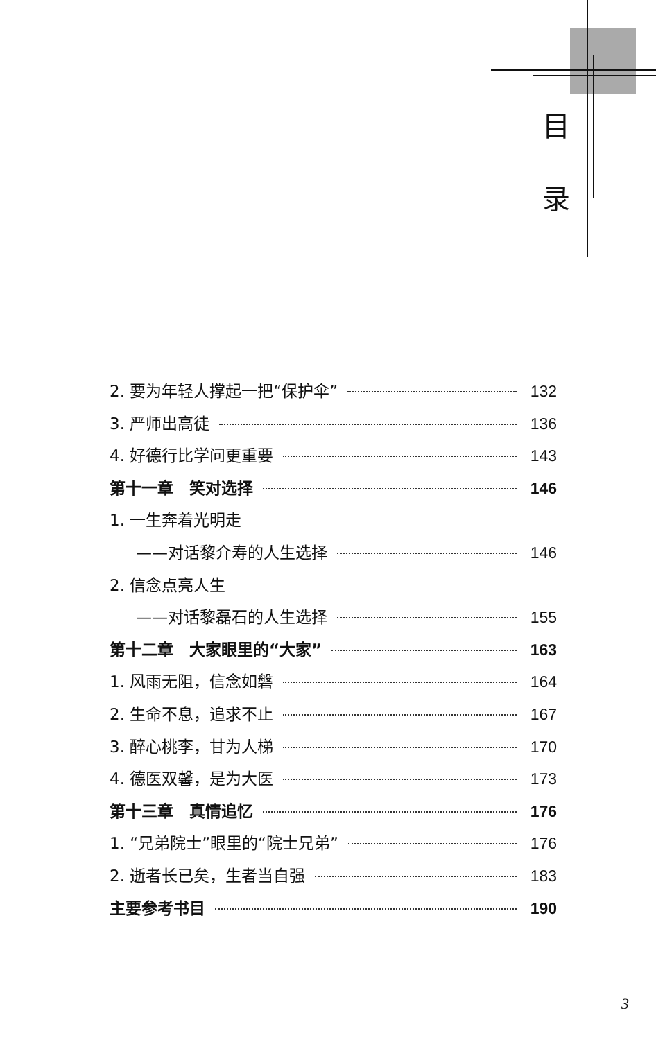目
录
2. 要为年轻人撑起一把“保护伞” 132
3. 严师出高徒 136
4. 好德行比学问更重要 143
第十一章　笑对选择 146
1. 一生奔着光明走
——对话黎介寿的人生选择 146
2. 信念点亮人生
——对话黎磊石的人生选择 155
第十二章　大家眼里的“大家” 163
1. 风雨无阻，信念如磐 164
2. 生命不息，追求不止 167
3. 醉心桃李，甘为人梯 170
4. 德医双馨，是为大医 173
第十三章　真情追忆 176
1. “兄弟院士”眼里的“院士兄弟” 176
2. 逝者长已矣，生者当自强 183
主要参考书目 190
3